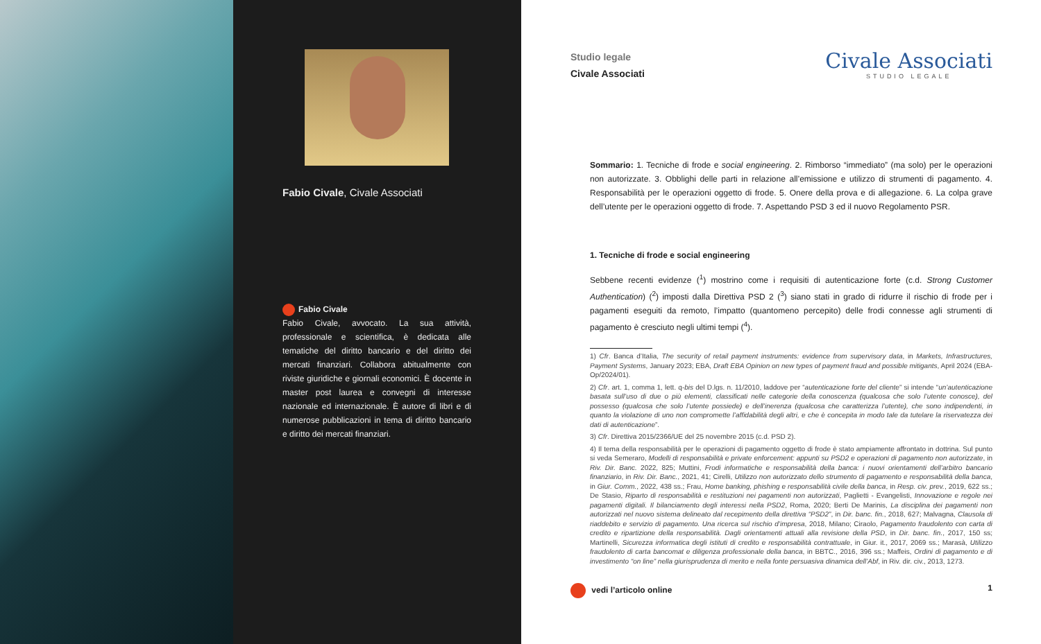Fabio Civale, Civale Associati
Fabio Civale
Fabio Civale, avvocato. La sua attività, professionale e scientifica, è dedicata alle tematiche del diritto bancario e del diritto dei mercati finanziari. Collabora abitualmente con riviste giuridiche e giornali economici. È docente in master post laurea e convegni di interesse nazionale ed internazionale. È autore di libri e di numerose pubblicazioni in tema di diritto bancario e diritto dei mercati finanziari.
Studio legale
Civale Associati
Civale Associati
STUDIO LEGALE
Sommario: 1. Tecniche di frode e social engineering. 2. Rimborso “immediato” (ma solo) per le operazioni non autorizzate. 3. Obblighi delle parti in relazione all’emissione e utilizzo di strumenti di pagamento. 4. Responsabilità per le operazioni oggetto di frode. 5. Onere della prova e di allegazione. 6. La colpa grave dell’utente per le operazioni oggetto di frode. 7. Aspettando PSD 3 ed il nuovo Regolamento PSR.
1. Tecniche di frode e social engineering
Sebbene recenti evidenze (<sup>1</sup>) mostrino come i requisiti di autenticazione forte (c.d. Strong Customer Authentication) (<sup>2</sup>) imposti dalla Direttiva PSD 2 (<sup>3</sup>) siano stati in grado di ridurre il rischio di frode per i pagamenti eseguiti da remoto, l’impatto (quantomeno percepito) delle frodi connesse agli strumenti di pagamento è cresciuto negli ultimi tempi (<sup>4</sup>).
1) Cfr. Banca d’Italia, The security of retail payment instruments: evidence from supervisory data, in Markets, Infrastructures, Payment Systems, January 2023; EBA, Draft EBA Opinion on new types of payment fraud and possible mitigants, April 2024 (EBA-Op/2024/01).
2) Cfr. art. 1, comma 1, lett. q-bis del D.lgs. n. 11/2010, laddove per “autenticazione forte del cliente” si intende “un’autenticazione basata sull’uso di due o più elementi, classificati nelle categorie della conoscenza (qualcosa che solo l’utente conosce), del possesso (qualcosa che solo l’utente possiede) e dell’inerenza (qualcosa che caratterizza l’utente), che sono indipendenti, in quanto la violazione di uno non compromette l’affidabilità degli altri, e che è concepita in modo tale da tutelare la riservatezza dei dati di autenticazione”.
3) Cfr. Direttiva 2015/2366/UE del 25 novembre 2015 (c.d. PSD 2).
4) Il tema della responsabilità per le operazioni di pagamento oggetto di frode è stato ampiamente affrontato in dottrina. Sul punto si veda Semeraro, Modelli di responsabilità e private enforcement: appunti su PSD2 e operazioni di pagamento non autorizzate, in Riv. Dir. Banc. 2022, 825; Muttini, Frodi informatiche e responsabilità della banca: i nuovi orientamenti dell’arbitro bancario finanziario, in Riv. Dir. Banc., 2021, 41; Cirelli, Utilizzo non autorizzato dello strumento di pagamento e responsabilità della banca, in Giur. Comm., 2022, 438 ss.; Frau, Home banking, phishing e responsabilità civile della banca, in Resp. civ. prev., 2019, 622 ss.; De Stasio, Riparto di responsabilità e restituzioni nei pagamenti non autorizzati, Paglietti - Evangelisti, Innovazione e regole nei pagamenti digitali. Il bilanciamento degli interessi nella PSD2, Roma, 2020; Berti De Marinis, La disciplina dei pagamenti non autorizzati nel nuovo sistema delineato dal recepimento della direttiva “PSD2”, in Dir. banc. fin., 2018, 627; Malvagna, Clausola di riaddebito e servizio di pagamento. Una ricerca sul rischio d’impresa, 2018, Milano; Ciraolo, Pagamento fraudolento con carta di credito e ripartizione della responsabilità. Dagli orientamenti attuali alla revisione della PSD, in Dir. banc. fin., 2017, 150 ss; Martinelli, Sicurezza informatica degli istituti di credito e responsabilità contrattuale, in Giur. it., 2017, 2069 ss.; Marasà, Utilizzo fraudolento di carta bancomat e diligenza professionale della banca, in BBTC., 2016, 396 ss.; Maffeis, Ordini di pagamento e di investimento “on line” nella giurisprudenza di merito e nella fonte persuasiva dinamica dell’Abf, in Riv. dir. civ., 2013, 1273.
vedi l’articolo online 1